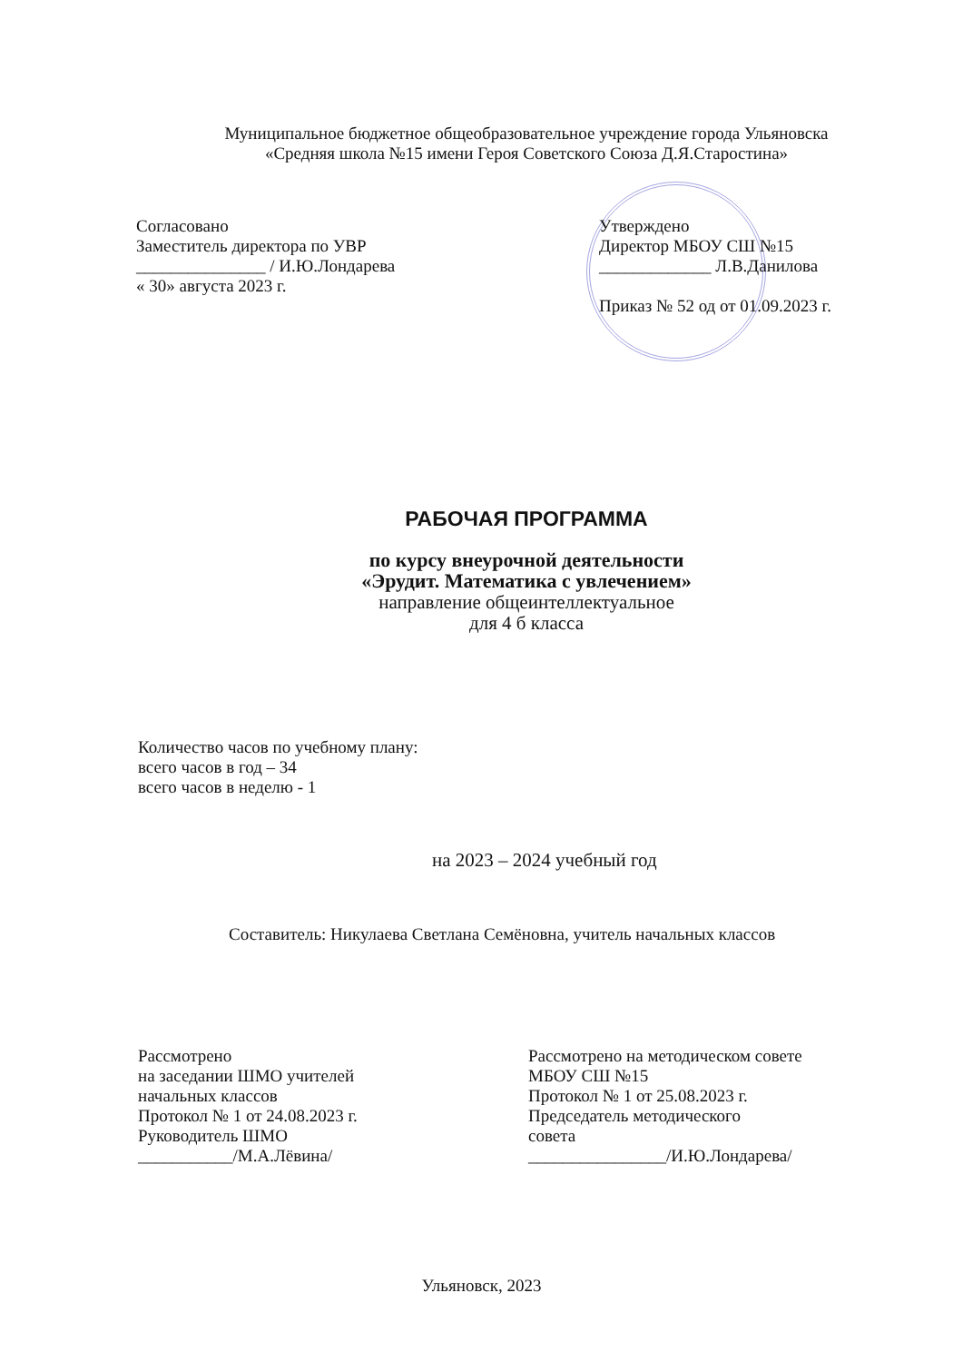Муниципальное бюджетное общеобразовательное учреждение города Ульяновска
«Средняя школа №15 имени Героя Советского Союза Д.Я.Старостина»
Согласовано
Заместитель директора по УВР
_______________ / И.Ю.Лондарева
« 30» августа 2023 г.
Утверждено
Директор МБОУ СШ №15
_____________ Л.В.Данилова
Приказ № 52 од от 01.09.2023 г.
РАБОЧАЯ ПРОГРАММА
по курсу внеурочной деятельности
«Эрудит. Математика с увлечением»
направление общеинтеллектуальное
для 4 б класса
Количество часов по учебному плану:
всего часов в год – 34
всего часов в неделю - 1
на 2023 – 2024 учебный год
Составитель: Никулаева Светлана Семёновна, учитель начальных классов
Рассмотрено
на заседании ШМО учителей
начальных классов
Протокол № 1 от 24.08.2023 г.
Руководитель ШМО
___________/М.А.Лёвина/
Рассмотрено на методическом совете
МБОУ СШ №15
Протокол № 1 от 25.08.2023 г.
Председатель методического
совета
________________/И.Ю.Лондарева/
Ульяновск, 2023